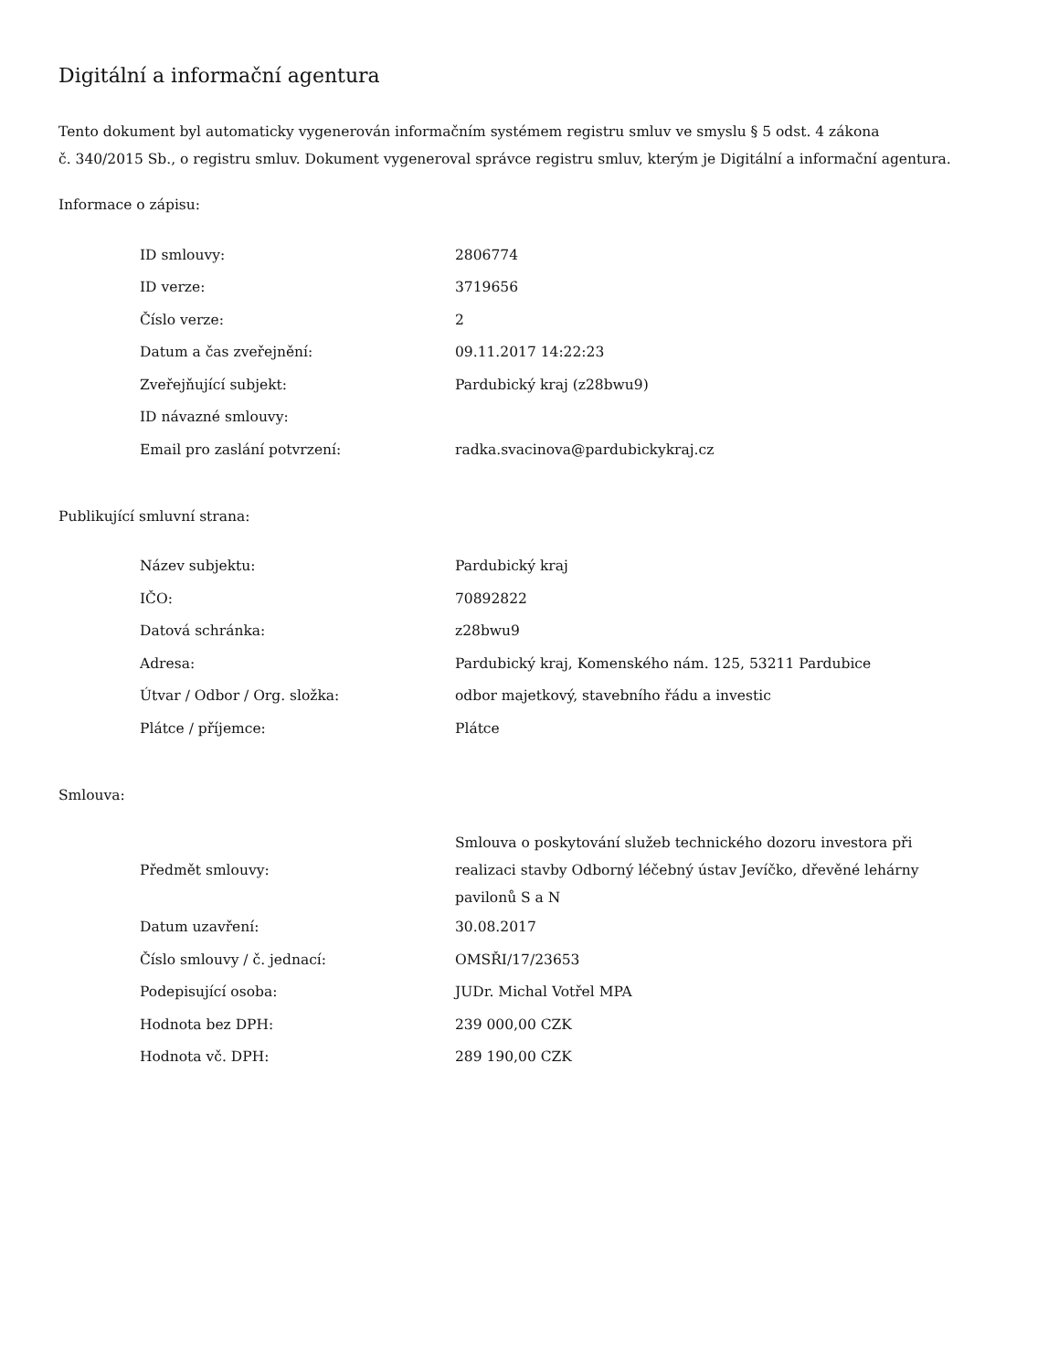Digitální a informační agentura
Tento dokument byl automaticky vygenerován informačním systémem registru smluv ve smyslu § 5 odst. 4 zákona
č. 340/2015 Sb., o registru smluv. Dokument vygeneroval správce registru smluv, kterým je Digitální a informační agentura.
Informace o zápisu:
| ID smlouvy: | 2806774 |
| ID verze: | 3719656 |
| Číslo verze: | 2 |
| Datum a čas zveřejnění: | 09.11.2017 14:22:23 |
| Zveřejňující subjekt: | Pardubický kraj (z28bwu9) |
| ID návazné smlouvy: | |
| Email pro zaslání potvrzení: | radka.svacinova@pardubickykraj.cz |
Publikující smluvní strana:
| Název subjektu: | Pardubický kraj |
| IČO: | 70892822 |
| Datová schránka: | z28bwu9 |
| Adresa: | Pardubický kraj, Komenského nám. 125, 53211 Pardubice |
| Útvar / Odbor / Org. složka: | odbor majetkový, stavebního řádu a investic |
| Plátce / příjemce: | Plátce |
Smlouva:
| Předmět smlouvy: | Smlouva o poskytování služeb technického dozoru investora při realizaci stavby Odborný léčebný ústav Jevíčko, dřevěné lehárny pavilonů S a N |
| Datum uzavření: | 30.08.2017 |
| Číslo smlouvy / č. jednací: | OMSŘI/17/23653 |
| Podepisující osoba: | JUDr. Michal Votřel MPA |
| Hodnota bez DPH: | 239 000,00 CZK |
| Hodnota vč. DPH: | 289 190,00 CZK |